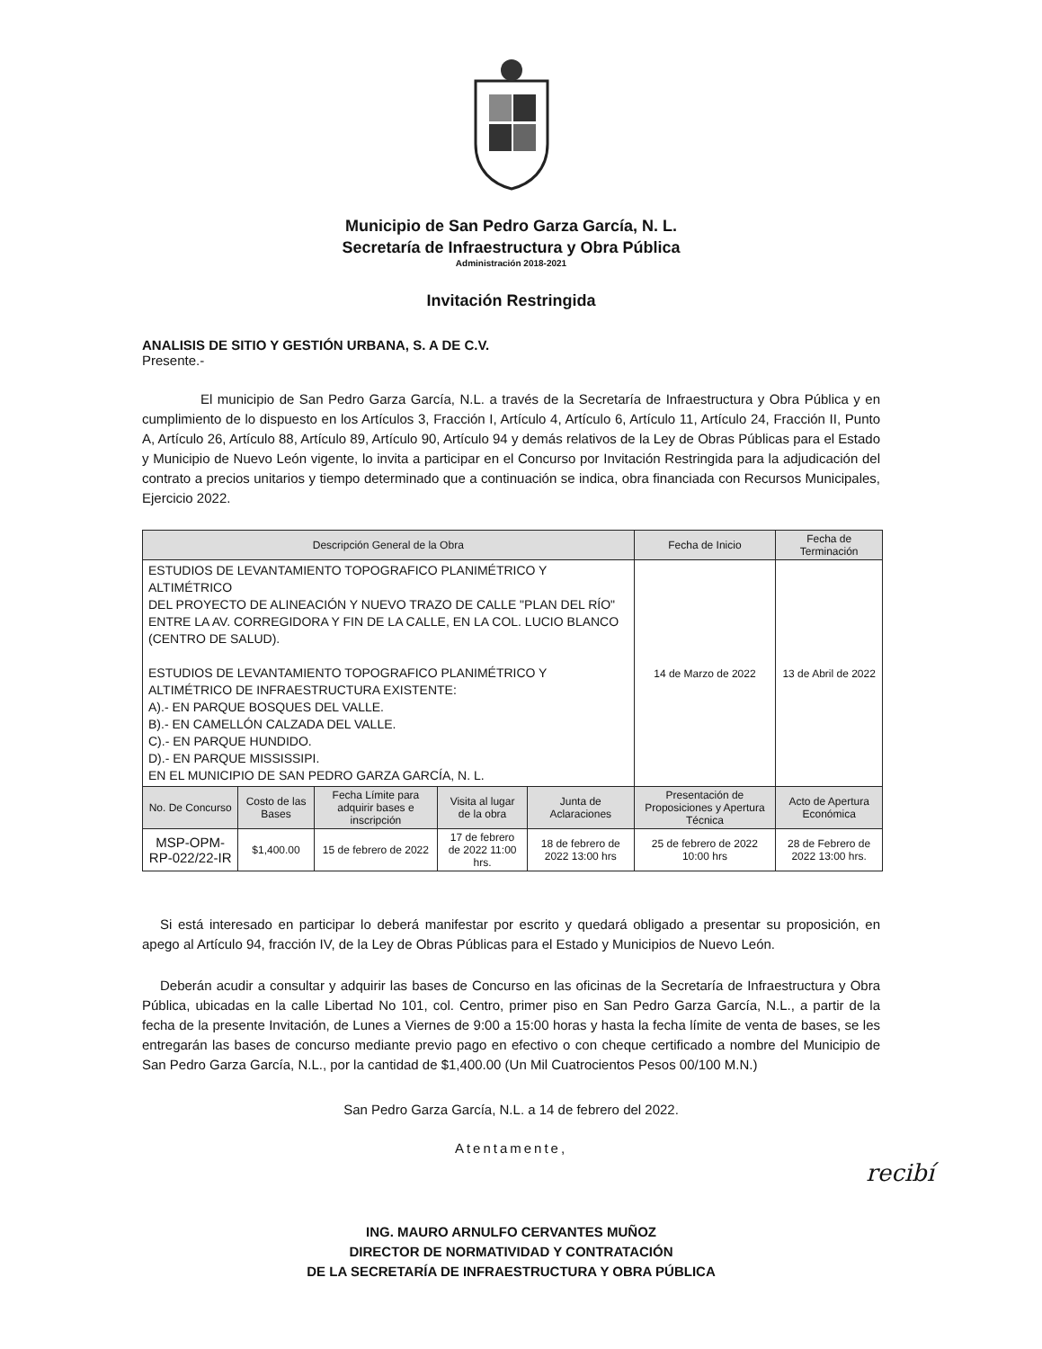Municipio de San Pedro Garza García, N. L.
Secretaría de Infraestructura y Obra Pública
Administración 2018-2021
Invitación Restringida
ANALISIS DE SITIO Y GESTIÓN URBANA, S. A DE C.V.
Presente.-
El municipio de San Pedro Garza García, N.L. a través de la Secretaría de Infraestructura y Obra Pública y en cumplimiento de lo dispuesto en los Artículos 3, Fracción I, Artículo 4, Artículo 6, Artículo 11, Artículo 24, Fracción II, Punto A, Artículo 26, Artículo 88, Artículo 89, Artículo 90, Artículo 94 y demás relativos de la Ley de Obras Públicas para el Estado y Municipio de Nuevo León vigente, lo invita a participar en el Concurso por Invitación Restringida para la adjudicación del contrato a precios unitarios y tiempo determinado que a continuación se indica, obra financiada con Recursos Municipales, Ejercicio 2022.
| Descripción General de la Obra | | | | | Fecha de Inicio | Fecha de Terminación |
| --- | --- | --- | --- | --- | --- | --- |
| ESTUDIOS DE LEVANTAMIENTO TOPOGRAFICO PLANIMÉTRICO Y ALTIMÉTRICO DEL PROYECTO DE ALINEACIÓN Y NUEVO TRAZO DE CALLE "PLAN DEL RÍO" ENTRE LA AV. CORREGIDORA Y FIN DE LA CALLE, EN LA COL. LUCIO BLANCO (CENTRO DE SALUD). ESTUDIOS DE LEVANTAMIENTO TOPOGRAFICO PLANIMÉTRICO Y ALTIMÉTRICO DE INFRAESTRUCTURA EXISTENTE: A).- EN PARQUE BOSQUES DEL VALLE. B).- EN CAMELLÓN CALZADA DEL VALLE. C).- EN PARQUE HUNDIDO. D).- EN PARQUE MISSISSIPI. EN EL MUNICIPIO DE SAN PEDRO GARZA GARCÍA, N. L. | | | | | 14 de Marzo de 2022 | 13 de Abril de 2022 |
| No. De Concurso | Costo de las Bases | Fecha Límite para adquirir bases e inscripción | Visita al lugar de la obra | Junta de Aclaraciones | Presentación de Proposiciones y Apertura Técnica | Acto de Apertura Económica |
| MSP-OPM-RP-022/22-IR | $1,400.00 | 15 de febrero de 2022 | 17 de febrero de 2022 11:00 hrs. | 18 de febrero de 2022 13:00 hrs | 25 de febrero de 2022 10:00 hrs | 28 de Febrero de 2022 13:00 hrs. |
Si está interesado en participar lo deberá manifestar por escrito y quedará obligado a presentar su proposición, en apego al Artículo 94, fracción IV, de la Ley de Obras Públicas para el Estado y Municipios de Nuevo León.
Deberán acudir a consultar y adquirir las bases de Concurso en las oficinas de la Secretaría de Infraestructura y Obra Pública, ubicadas en la calle Libertad No 101, col. Centro, primer piso en San Pedro Garza García, N.L., a partir de la fecha de la presente Invitación, de Lunes a Viernes de 9:00 a 15:00 horas y hasta la fecha límite de venta de bases, se les entregarán las bases de concurso mediante previo pago en efectivo o con cheque certificado a nombre del Municipio de San Pedro Garza García, N.L., por la cantidad de $1,400.00 (Un Mil Cuatrocientos Pesos 00/100 M.N.)
San Pedro Garza García, N.L. a 14 de febrero del 2022.
Atentamente,
recibí
ING. MAURO ARNULFO CERVANTES MUÑOZ
DIRECTOR DE NORMATIVIDAD Y CONTRATACIÓN
DE LA SECRETARÍA DE INFRAESTRUCTURA Y OBRA PÚBLICA